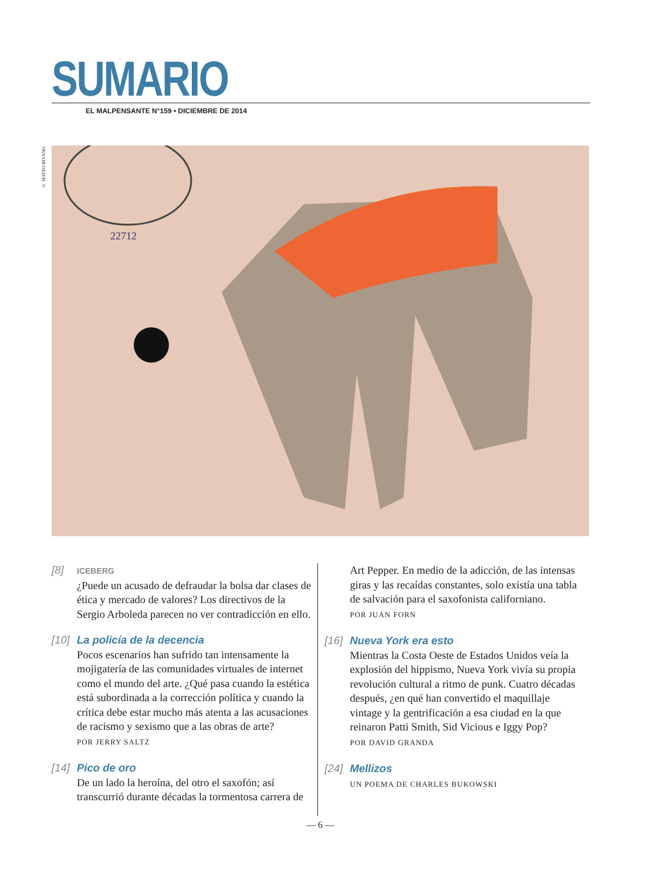SUMARIO
EL MALPENSANTE N°159 • DICIEMBRE DE 2014
© MATEO RIVANO
22712
[8]
ICEBERG
¿Puede un acusado de defraudar la bolsa dar clases de ética y mercado de valores? Los directivos de la Sergio Arboleda parecen no ver contradicción en ello.
[10]
La policía de la decencia
Pocos escenarios han sufrido tan intensamente la mojigatería de las comunidades virtuales de internet como el mundo del arte. ¿Qué pasa cuando la estética está subordinada a la corrección política y cuando la crítica debe estar mucho más atenta a las acusaciones de racismo y sexismo que a las obras de arte?
POR JERRY SALTZ
[14]
Pico de oro
De un lado la heroína, del otro el saxofón; así transcurrió durante décadas la tormentosa carrera de
Art Pepper. En medio de la adicción, de las intensas giras y las recaídas constantes, solo existía una tabla de salvación para el saxofonista californiano.
POR JUAN FORN
[16]
Nueva York era esto
Mientras la Costa Oeste de Estados Unidos veía la explosión del hippismo, Nueva York vivía su propia revolución cultural a ritmo de punk. Cuatro décadas después, ¿en qué han convertido el maquillaje vintage y la gentrificación a esa ciudad en la que reinaron Patti Smith, Sid Vicious e Iggy Pop?
POR DAVID GRANDA
[24]
Mellizos
UN POEMA DE CHARLES BUKOWSKI
— 6 —